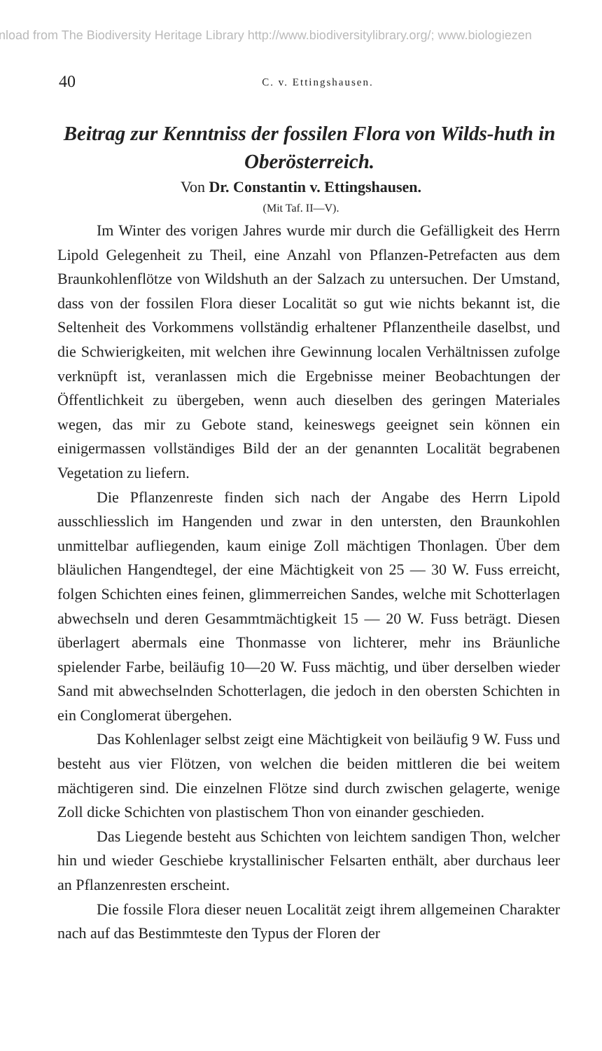nload from The Biodiversity Heritage Library http://www.biodiversitylibrary.org/; www.biologiezen
40 C. v. Ettingshausen.
Beitrag zur Kenntniss der fossilen Flora von Wilds-huth in Oberösterreich.
Von Dr. Constantin v. Ettingshausen.
(Mit Taf. II—V).
Im Winter des vorigen Jahres wurde mir durch die Gefälligkeit des Herrn Lipold Gelegenheit zu Theil, eine Anzahl von Pflanzen-Petrefacten aus dem Braunkohlenflötze von Wildshuth an der Salzach zu untersuchen. Der Umstand, dass von der fossilen Flora dieser Localität so gut wie nichts bekannt ist, die Seltenheit des Vorkommens vollständig erhaltener Pflanzentheile daselbst, und die Schwierigkeiten, mit welchen ihre Gewinnung localen Verhältnissen zufolge verknüpft ist, veranlassen mich die Ergebnisse meiner Beobachtungen der Öffentlichkeit zu übergeben, wenn auch dieselben des geringen Materiales wegen, das mir zu Gebote stand, keineswegs geeignet sein können ein einigermassen vollständiges Bild der an der genannten Localität begrabenen Vegetation zu liefern.
Die Pflanzenreste finden sich nach der Angabe des Herrn Lipold ausschliesslich im Hangenden und zwar in den untersten, den Braunkohlen unmittelbar aufliegenden, kaum einige Zoll mächtigen Thonlagen. Über dem bläulichen Hangendtegel, der eine Mächtigkeit von 25 — 30 W. Fuss erreicht, folgen Schichten eines feinen, glimmerreichen Sandes, welche mit Schotterlagen abwechseln und deren Gesammtmächtigkeit 15 — 20 W. Fuss beträgt. Diesen überlagert abermals eine Thonmasse von lichterer, mehr ins Bräunliche spielender Farbe, beiläufig 10—20 W. Fuss mächtig, und über derselben wieder Sand mit abwechselnden Schotterlagen, die jedoch in den obersten Schichten in ein Conglomerat übergehen.
Das Kohlenlager selbst zeigt eine Mächtigkeit von beiläufig 9 W. Fuss und besteht aus vier Flötzen, von welchen die beiden mittleren die bei weitem mächtigeren sind. Die einzelnen Flötze sind durch zwischen gelagerte, wenige Zoll dicke Schichten von plastischem Thon von einander geschieden.
Das Liegende besteht aus Schichten von leichtem sandigen Thon, welcher hin und wieder Geschiebe krystallinischer Felsarten enthält, aber durchaus leer an Pflanzenresten erscheint.
Die fossile Flora dieser neuen Localität zeigt ihrem allgemeinen Charakter nach auf das Bestimmteste den Typus der Floren der